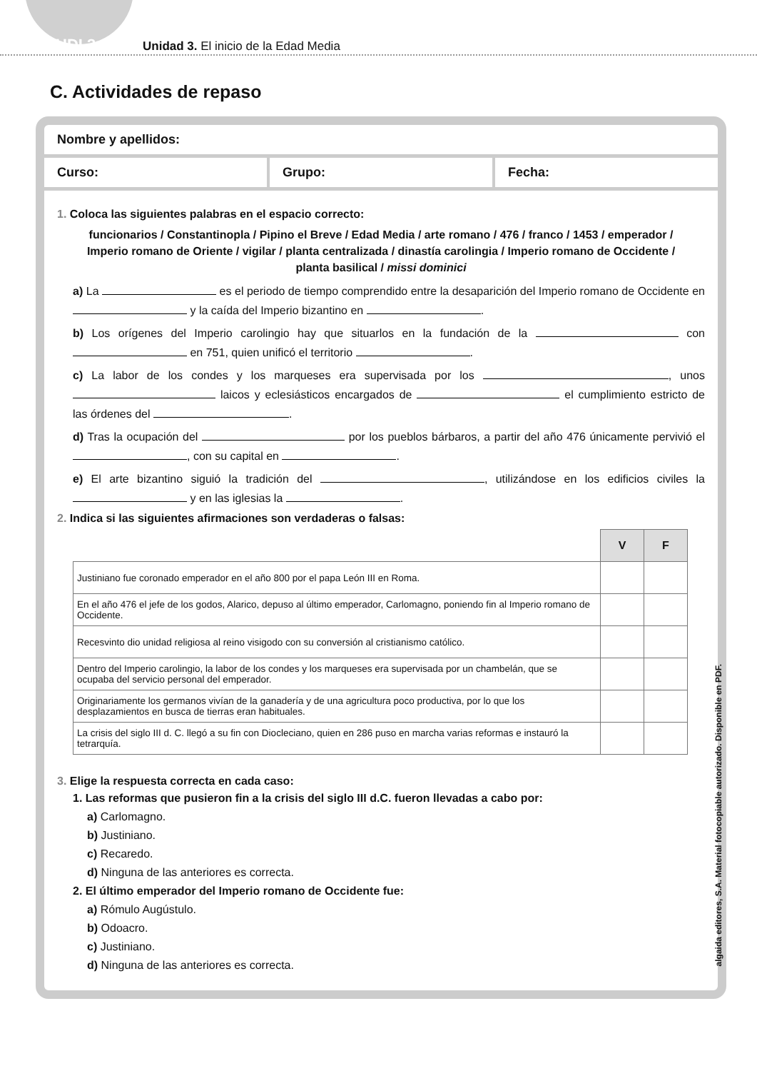UDI 3 Unidad 3. El inicio de la Edad Media
C. Actividades de repaso
Nombre y apellidos:
Curso: Grupo: Fecha:
1. Coloca las siguientes palabras en el espacio correcto:
funcionarios / Constantinopla / Pipino el Breve / Edad Media / arte romano / 476 / franco / 1453 / emperador / Imperio romano de Oriente / vigilar / planta centralizada / dinastía carolingia / Imperio romano de Occidente / planta basilical / missi dominici
a) La es el periodo de tiempo comprendido entre la desaparición del Imperio romano de Occidente en y la caída del Imperio bizantino en .
b) Los orígenes del Imperio carolingio hay que situarlos en la fundación de la con en 751, quien unificó el territorio .
c) La labor de los condes y los marqueses era supervisada por los , unos laicos y eclesiásticos encargados de el cumplimiento estricto de las órdenes del .
d) Tras la ocupación del por los pueblos bárbaros, a partir del año 476 únicamente pervivió el , con su capital en .
e) El arte bizantino siguió la tradición del , utilizándose en los edificios civiles la y en las iglesias la .
2. Indica si las siguientes afirmaciones son verdaderas o falsas:
| | V | F |
| Justiniano fue coronado emperador en el año 800 por el papa León III en Roma. | | |
| En el año 476 el jefe de los godos, Alarico, depuso al último emperador, Carlomagno, poniendo fin al Imperio romano de Occidente. | | |
| Recesvinto dio unidad religiosa al reino visigodo con su conversión al cristianismo católico. | | |
| Dentro del Imperio carolingio, la labor de los condes y los marqueses era supervisada por un chambelán, que se ocupaba del servicio personal del emperador. | | |
| Originariamente los germanos vivían de la ganadería y de una agricultura poco productiva, por lo que los desplazamientos en busca de tierras eran habituales. | | |
| La crisis del siglo III d. C. llegó a su fin con Diocleciano, quien en 286 puso en marcha varias reformas e instauró la tetrarquía. | | |
3. Elige la respuesta correcta en cada caso:
1. Las reformas que pusieron fin a la crisis del siglo III d.C. fueron llevadas a cabo por:
a) Carlomagno.
b) Justiniano.
c) Recaredo.
d) Ninguna de las anteriores es correcta.
2. El último emperador del Imperio romano de Occidente fue:
a) Rómulo Augústulo.
b) Odoacro.
c) Justiniano.
d) Ninguna de las anteriores es correcta.
algaida editores, S.A. Material fotocopiable autorizado. Disponible en PDF.